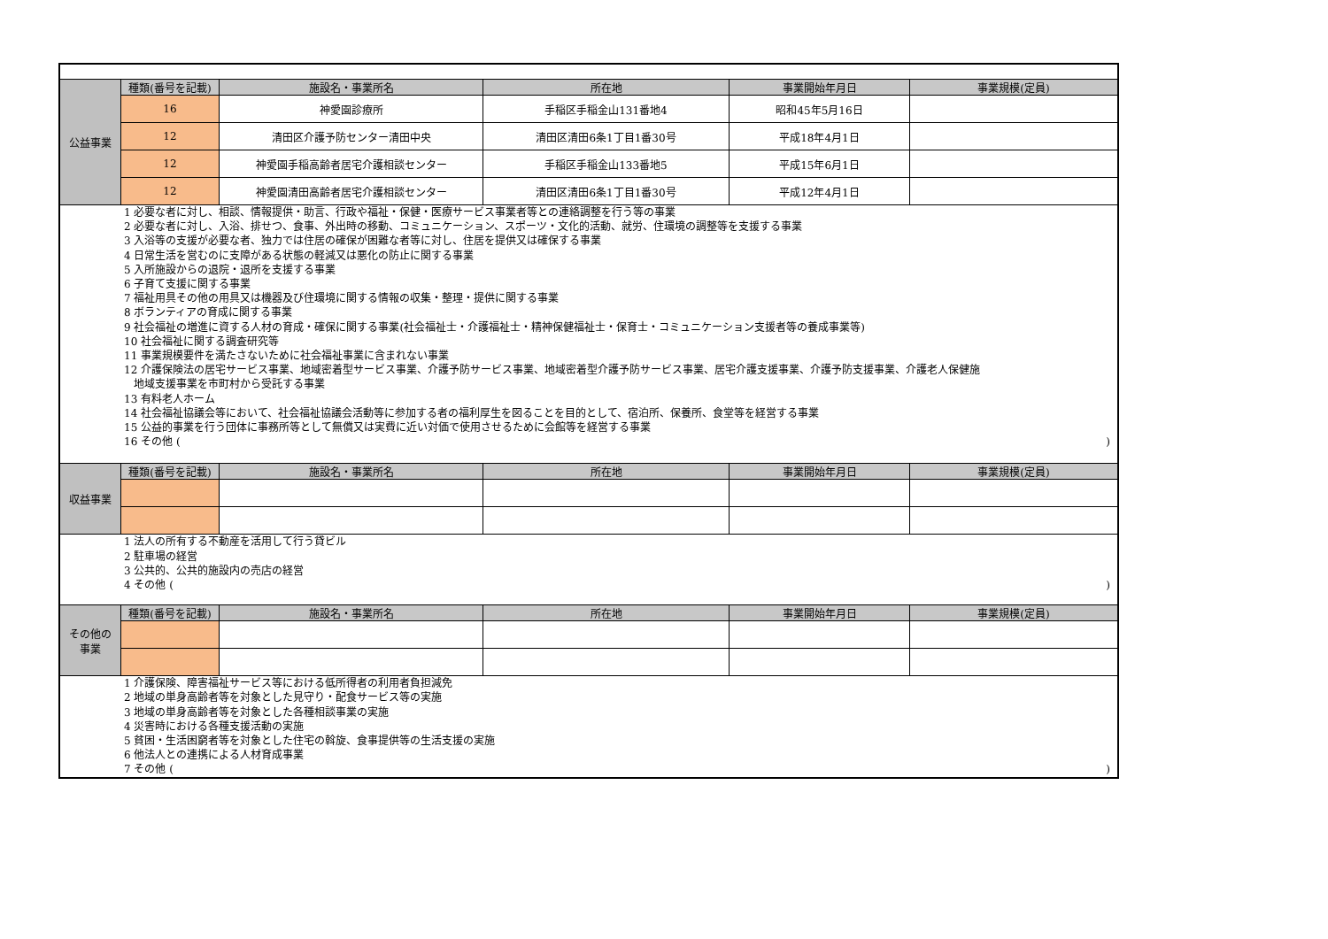| 公益事業 | 種類(番号を記載) | 施設名・事業所名 | 所在地 | 事業開始年月日 | 事業規模(定員) |
| | 16 | 神愛園診療所 | 手稲区手稲金山131番地4 | 昭和45年5月16日 | |
| | 12 | 清田区介護予防センター清田中央 | 清田区清田6条1丁目1番30号 | 平成18年4月1日 | |
| | 12 | 神愛園手稲高齢者居宅介護相談センター | 手稲区手稲金山133番地5 | 平成15年6月1日 | |
| | 12 | 神愛園清田高齢者居宅介護相談センター | 清田区清田6条1丁目1番30号 | 平成12年4月1日 | |
| 1 必要な者に対し、相談、情報提供・助言、行政や福祉・保健・医療サービス事業者等との連絡調整を行う等の事業 2 必要な者に対し、入浴、排せつ、食事、外出時の移動、コミュニケーション、スポーツ・文化的活動、就労、住環境の調整等を支援する事業 3 入浴等の支援が必要な者、独力では住居の確保が困難な者等に対し、住居を提供又は確保する事業 4 日常生活を営むのに支障がある状態の軽減又は悪化の防止に関する事業 5 入所施設からの退院・退所を支援する事業 6 子育て支援に関する事業 7 福祉用具その他の用具又は機器及び住環境に関する情報の収集・整理・提供に関する事業 8 ボランティアの育成に関する事業 9 社会福祉の増進に資する人材の育成・確保に関する事業(社会福祉士・介護福祉士・精神保健福祉士・保育士・コミュニケーション支援者等の養成事業等) 10 社会福祉に関する調査研究等 11 事業規模要件を満たさないために社会福祉事業に含まれない事業 12 介護保険法の居宅サービス事業、地域密着型サービス事業、介護予防サービス事業、地域密着型介護予防サービス事業、居宅介護支援事業、介護予防支援事業、介護老人保健施 地域支援事業を市町村から受託する事業 13 有料老人ホーム 14 社会福祉協議会等において、社会福祉協議会活動等に参加する者の福利厚生を図ることを目的として、宿泊所、保養所、食堂等を経営する事業 15 公益的事業を行う団体に事務所等として無償又は実費に近い対価で使用させるために会館等を経営する事業 16 その他 ( ) | | | | | |
| 収益事業 | 種類(番号を記載) | 施設名・事業所名 | 所在地 | 事業開始年月日 | 事業規模(定員) |
| 1 法人の所有する不動産を活用して行う貸ビル 2 駐車場の経営 3 公共的、公共的施設内の売店の経営 4 その他 ( ) | | | | | |
| その他の 事業 | 種類(番号を記載) | 施設名・事業所名 | 所在地 | 事業開始年月日 | 事業規模(定員) |
| 1 介護保険、障害福祉サービス等における低所得者の利用者負担減免 2 地域の単身高齢者等を対象とした見守り・配食サービス等の実施 3 地域の単身高齢者等を対象とした各種相談事業の実施 4 災害時における各種支援活動の実施 5 貧困・生活困窮者等を対象とした住宅の斡旋、食事提供等の生活支援の実施 6 他法人との連携による人材育成事業 7 その他 ( ) | | | | | |